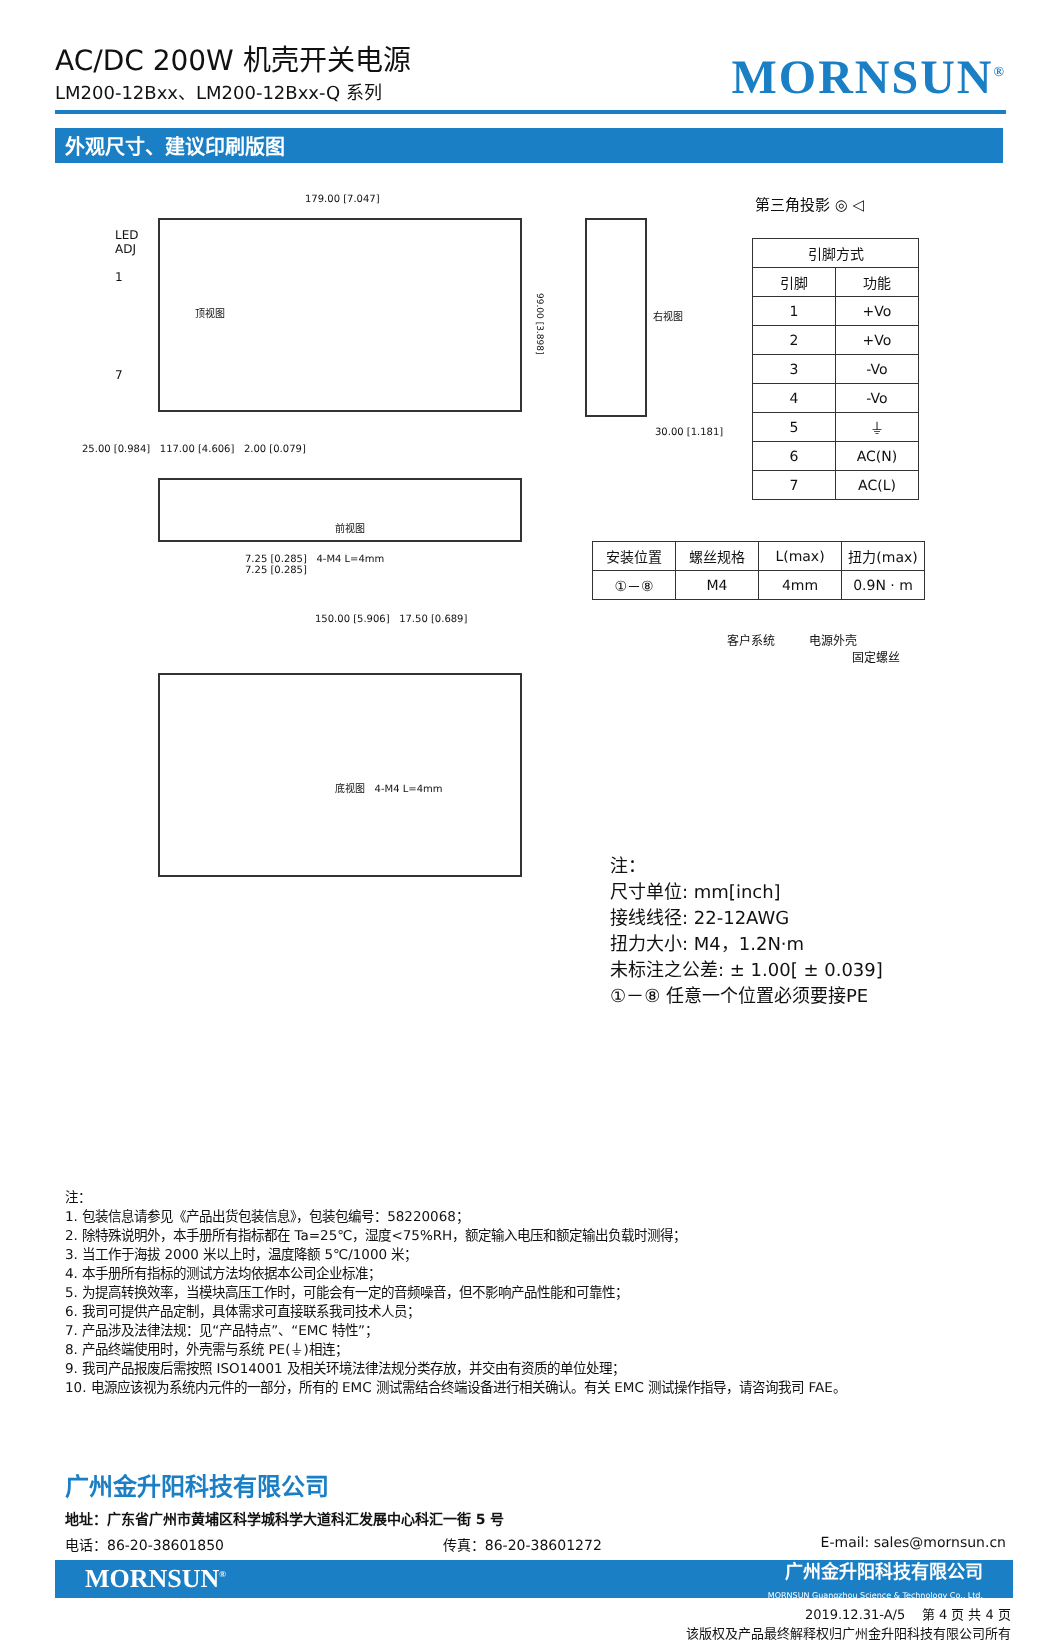AC/DC 200W 机壳开关电源
LM200-12Bxx、LM200-12Bxx-Q 系列
MORNSUN<sup>®</sup>
外观尺寸、建议印刷版图
179.00 [7.047]
顶视图
LED
ADJ
1
7
99.00 [3.898]
右视图
30.00 [1.181]
25.00 [0.984] 117.00 [4.606] 2.00 [0.079]
前视图
7.25 [0.285] 4-M4 L=4mm
7.25 [0.285]
150.00 [5.906] 17.50 [0.689]
底视图 4-M4 L=4mm
第三角投影 ◎ ◁
| 引脚方式 | |
| --- | --- |
| 引脚 | 功能 |
| 1 | +Vo |
| 2 | +Vo |
| 3 | -Vo |
| 4 | -Vo |
| 5 | ⏚ |
| 6 | AC(N) |
| 7 | AC(L) |
| 安装位置 | 螺丝规格 | L(max) | 扭力(max) |
| --- | --- | --- | --- |
| ①－⑧ | M4 | 4mm | 0.9N · m |
客户系统 电源外壳
固定螺丝
注：
尺寸单位: mm[inch]
接线线径: 22-12AWG
扭力大小: M4，1.2N·m
未标注之公差: ± 1.00[ ± 0.039]
①－⑧ 任意一个位置必须要接PE
注：
1. 包装信息请参见《产品出货包装信息》，包装包编号：58220068；
2. 除特殊说明外，本手册所有指标都在 Ta=25℃，湿度<75%RH，额定输入电压和额定输出负载时测得；
3. 当工作于海拔 2000 米以上时，温度降额 5℃/1000 米；
4. 本手册所有指标的测试方法均依据本公司企业标准；
5. 为提高转换效率，当模块高压工作时，可能会有一定的音频噪音，但不影响产品性能和可靠性；
6. 我司可提供产品定制，具体需求可直接联系我司技术人员；
7. 产品涉及法律法规：见“产品特点”、“EMC 特性”；
8. 产品终端使用时，外壳需与系统 PE(⏚)相连；
9. 我司产品报废后需按照 ISO14001 及相关环境法律法规分类存放，并交由有资质的单位处理；
10. 电源应该视为系统内元件的一部分，所有的 EMC 测试需结合终端设备进行相关确认。有关 EMC 测试操作指导，请咨询我司 FAE。
广州金升阳科技有限公司
地址：广东省广州市黄埔区科学城科学大道科汇发展中心科汇一街 5 号
电话：86-20-38601850 传真：86-20-38601272 E-mail: sales@mornsun.cn
MORNSUN<sup>®</sup> 广州金升阳科技有限公司
MORNSUN Guangzhou Science & Technology Co., Ltd.
2019.12.31-A/5 第 4 页 共 4 页
该版权及产品最终解释权归广州金升阳科技有限公司所有